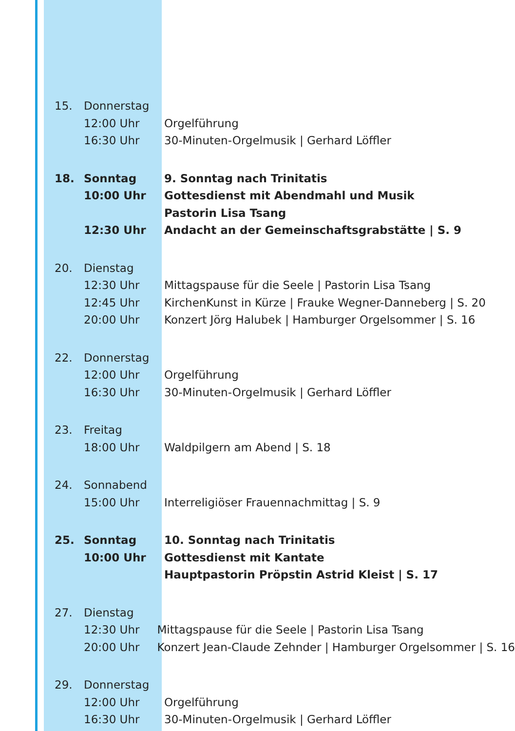15. Donnerstag
12:00 Uhr
16:30 Uhr
Orgelführung
30-Minuten-Orgelmusik | Gerhard Löffler
18. Sonntag
10:00 Uhr
12:30 Uhr
9. Sonntag nach Trinitatis
Gottesdienst mit Abendmahl und Musik
Pastorin Lisa Tsang
Andacht an der Gemeinschaftsgrabstätte | S. 9
20. Dienstag
12:30 Uhr
12:45 Uhr
20:00 Uhr
Mittagspause für die Seele | Pastorin Lisa Tsang
KirchenKunst in Kürze | Frauke Wegner-Danneberg | S. 20
Konzert Jörg Halubek | Hamburger Orgelsommer | S. 16
22. Donnerstag
12:00 Uhr
16:30 Uhr
Orgelführung
30-Minuten-Orgelmusik | Gerhard Löffler
23. Freitag
18:00 Uhr
Waldpilgern am Abend | S. 18
24. Sonnabend
15:00 Uhr
Interreligiöser Frauennachmittag | S. 9
25. Sonntag
10:00 Uhr
10. Sonntag nach Trinitatis
Gottesdienst mit Kantate
Hauptpastorin Pröpstin Astrid Kleist | S. 17
27. Dienstag
12:30 Uhr
20:00 Uhr
Mittagspause für die Seele | Pastorin Lisa Tsang
Konzert Jean-Claude Zehnder | Hamburger Orgelsommer | S. 16
29. Donnerstag
12:00 Uhr
16:30 Uhr
Orgelführung
30-Minuten-Orgelmusik | Gerhard Löffler